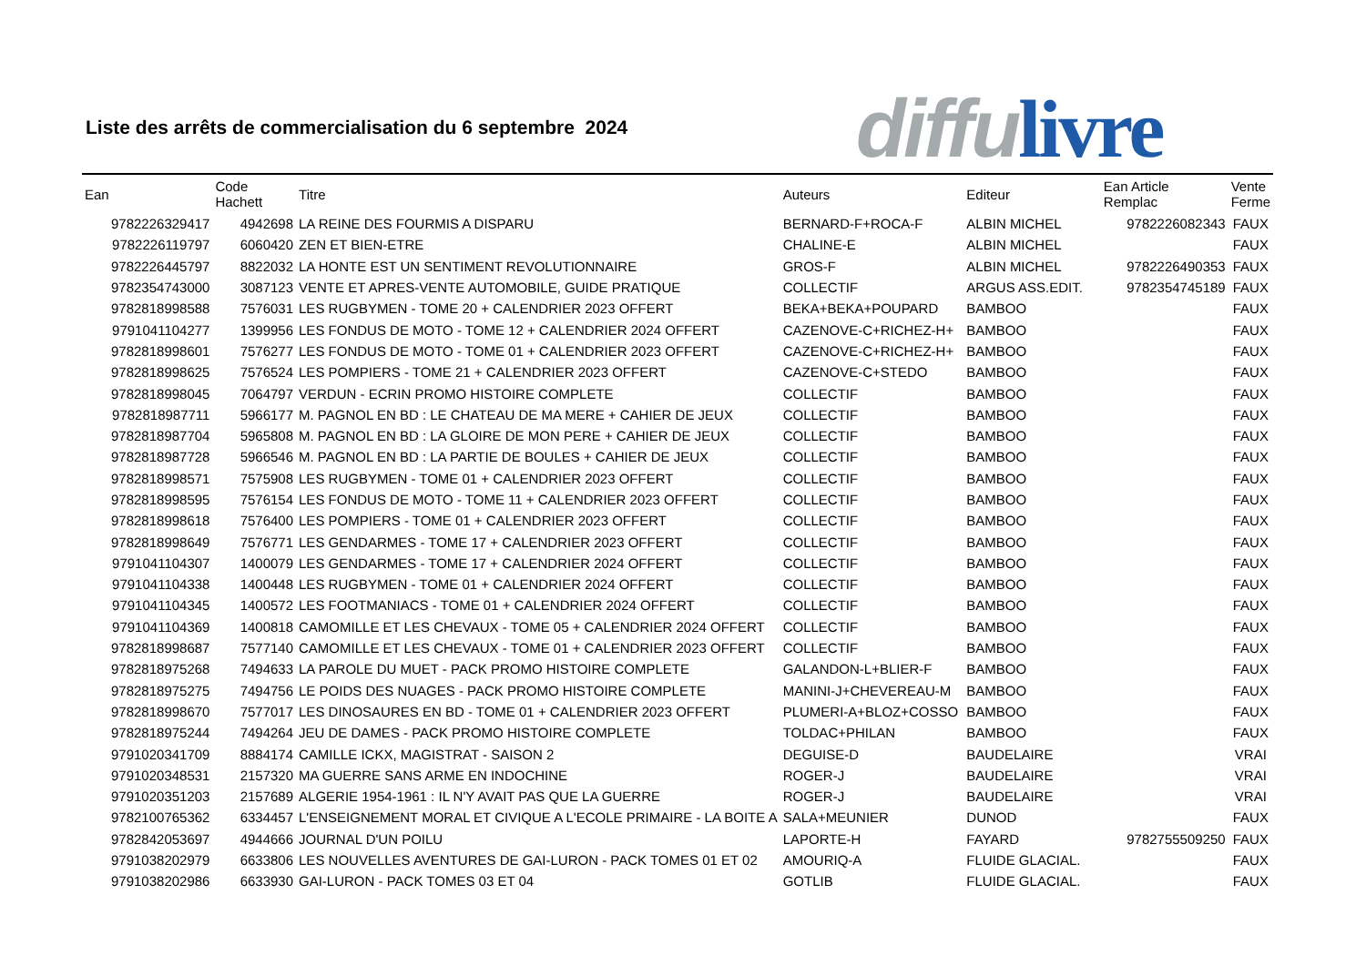Liste des arrêts de commercialisation du 6 septembre 2024
diffu livre
| Ean | Code Hachett | Titre | Auteurs | Editeur | Ean Article Remplac | Vente Ferme |
| --- | --- | --- | --- | --- | --- | --- |
| 9782226329417 | 4942698 | LA REINE DES FOURMIS A DISPARU | BERNARD-F+ROCA-F | ALBIN MICHEL | 9782226082343 | FAUX |
| 9782226119797 | 6060420 | ZEN ET BIEN-ETRE | CHALINE-E | ALBIN MICHEL | | FAUX |
| 9782226445797 | 8822032 | LA HONTE EST UN SENTIMENT REVOLUTIONNAIRE | GROS-F | ALBIN MICHEL | 9782226490353 | FAUX |
| 9782354743000 | 3087123 | VENTE ET APRES-VENTE AUTOMOBILE, GUIDE PRATIQUE | COLLECTIF | ARGUS ASS.EDIT. | 9782354745189 | FAUX |
| 9782818998588 | 7576031 | LES RUGBYMEN - TOME 20 + CALENDRIER 2023 OFFERT | BEKA+BEKA+POUPARD | BAMBOO | | FAUX |
| 9791041104277 | 1399956 | LES FONDUS DE MOTO - TOME 12 + CALENDRIER 2024 OFFERT | CAZENOVE-C+RICHEZ-H+ | BAMBOO | | FAUX |
| 9782818998601 | 7576277 | LES FONDUS DE MOTO - TOME 01 + CALENDRIER 2023 OFFERT | CAZENOVE-C+RICHEZ-H+ | BAMBOO | | FAUX |
| 9782818998625 | 7576524 | LES POMPIERS - TOME 21 + CALENDRIER 2023 OFFERT | CAZENOVE-C+STEDO | BAMBOO | | FAUX |
| 9782818998045 | 7064797 | VERDUN - ECRIN PROMO HISTOIRE COMPLETE | COLLECTIF | BAMBOO | | FAUX |
| 9782818987711 | 5966177 | M. PAGNOL EN BD : LE CHATEAU DE MA MERE + CAHIER DE JEUX | COLLECTIF | BAMBOO | | FAUX |
| 9782818987704 | 5965808 | M. PAGNOL EN BD : LA GLOIRE DE MON PERE + CAHIER DE JEUX | COLLECTIF | BAMBOO | | FAUX |
| 9782818987728 | 5966546 | M. PAGNOL EN BD : LA PARTIE DE BOULES + CAHIER DE JEUX | COLLECTIF | BAMBOO | | FAUX |
| 9782818998571 | 7575908 | LES RUGBYMEN - TOME 01 + CALENDRIER 2023 OFFERT | COLLECTIF | BAMBOO | | FAUX |
| 9782818998595 | 7576154 | LES FONDUS DE MOTO - TOME 11 + CALENDRIER 2023 OFFERT | COLLECTIF | BAMBOO | | FAUX |
| 9782818998618 | 7576400 | LES POMPIERS - TOME 01 + CALENDRIER 2023 OFFERT | COLLECTIF | BAMBOO | | FAUX |
| 9782818998649 | 7576771 | LES GENDARMES - TOME 17 + CALENDRIER 2023 OFFERT | COLLECTIF | BAMBOO | | FAUX |
| 9791041104307 | 1400079 | LES GENDARMES - TOME 17 + CALENDRIER 2024 OFFERT | COLLECTIF | BAMBOO | | FAUX |
| 9791041104338 | 1400448 | LES RUGBYMEN - TOME 01 + CALENDRIER 2024 OFFERT | COLLECTIF | BAMBOO | | FAUX |
| 9791041104345 | 1400572 | LES FOOTMANIACS - TOME 01 + CALENDRIER 2024 OFFERT | COLLECTIF | BAMBOO | | FAUX |
| 9791041104369 | 1400818 | CAMOMILLE ET LES CHEVAUX - TOME 05 + CALENDRIER 2024 OFFERT | COLLECTIF | BAMBOO | | FAUX |
| 9782818998687 | 7577140 | CAMOMILLE ET LES CHEVAUX - TOME 01 + CALENDRIER 2023 OFFERT | COLLECTIF | BAMBOO | | FAUX |
| 9782818975268 | 7494633 | LA PAROLE DU MUET - PACK PROMO HISTOIRE COMPLETE | GALANDON-L+BLIER-F | BAMBOO | | FAUX |
| 9782818975275 | 7494756 | LE POIDS DES NUAGES - PACK PROMO HISTOIRE COMPLETE | MANINI-J+CHEVEREAU-M | BAMBOO | | FAUX |
| 9782818998670 | 7577017 | LES DINOSAURES EN BD - TOME 01 + CALENDRIER 2023 OFFERT | PLUMERI-A+BLOZ+COSSO | BAMBOO | | FAUX |
| 9782818975244 | 7494264 | JEU DE DAMES - PACK PROMO HISTOIRE COMPLETE | TOLDAC+PHILAN | BAMBOO | | FAUX |
| 9791020341709 | 8884174 | CAMILLE ICKX, MAGISTRAT - SAISON 2 | DEGUISE-D | BAUDELAIRE | | VRAI |
| 9791020348531 | 2157320 | MA GUERRE SANS ARME EN INDOCHINE | ROGER-J | BAUDELAIRE | | VRAI |
| 9791020351203 | 2157689 | ALGERIE 1954-1961 : IL N'Y AVAIT PAS QUE LA GUERRE | ROGER-J | BAUDELAIRE | | VRAI |
| 9782100765362 | 6334457 | L'ENSEIGNEMENT MORAL ET CIVIQUE A L'ECOLE PRIMAIRE - LA BOITE A | SALA+MEUNIER | DUNOD | | FAUX |
| 9782842053697 | 4944666 | JOURNAL D'UN POILU | LAPORTE-H | FAYARD | 9782755509250 | FAUX |
| 9791038202979 | 6633806 | LES NOUVELLES AVENTURES DE GAI-LURON - PACK TOMES 01 ET 02 | AMOURIQ-A | FLUIDE GLACIAL. | | FAUX |
| 9791038202986 | 6633930 | GAI-LURON - PACK TOMES 03 ET 04 | GOTLIB | FLUIDE GLACIAL. | | FAUX |